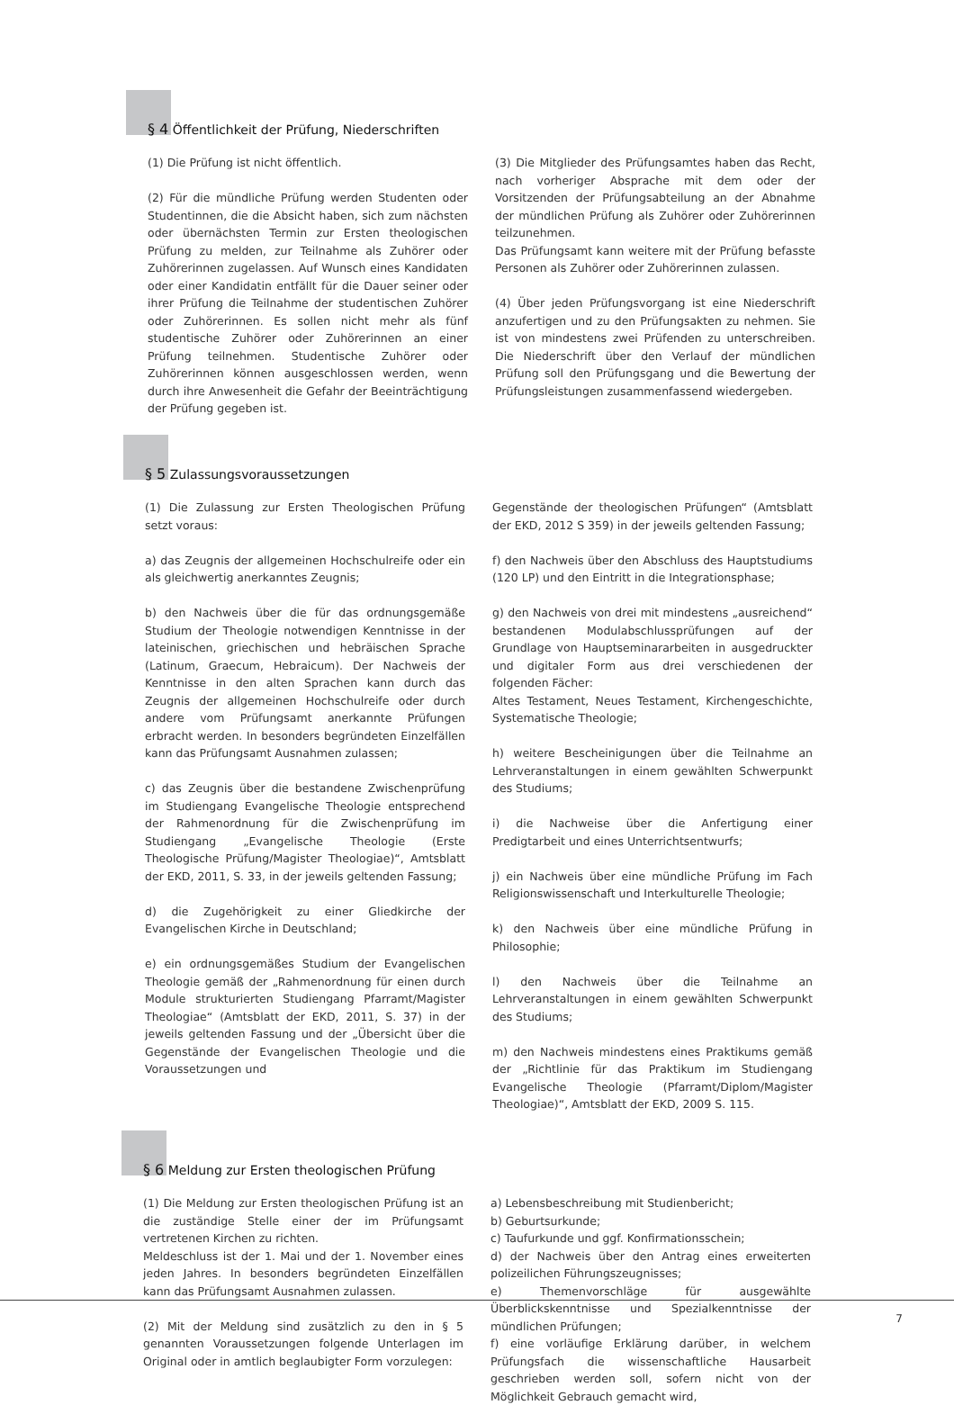§ 4 Öffentlichkeit der Prüfung, Niederschriften
(1) Die Prüfung ist nicht öffentlich.
(2) Für die mündliche Prüfung werden Studenten oder Studentinnen, die die Absicht haben, sich zum nächsten oder übernächsten Termin zur Ersten theologischen Prüfung zu melden, zur Teilnahme als Zuhörer oder Zuhörerinnen zugelassen. Auf Wunsch eines Kandidaten oder einer Kandidatin entfällt für die Dauer seiner oder ihrer Prüfung die Teilnahme der studentischen Zuhörer oder Zuhörerinnen. Es sollen nicht mehr als fünf studentische Zuhörer oder Zuhörerinnen an einer Prüfung teilnehmen. Studentische Zuhörer oder Zuhörerinnen können ausgeschlossen werden, wenn durch ihre Anwesenheit die Gefahr der Beeinträchtigung der Prüfung gegeben ist.
(3) Die Mitglieder des Prüfungsamtes haben das Recht, nach vorheriger Absprache mit dem oder der Vorsitzenden der Prüfungsabteilung an der Abnahme der mündlichen Prüfung als Zuhörer oder Zuhörerinnen teilzunehmen.
Das Prüfungsamt kann weitere mit der Prüfung befasste Personen als Zuhörer oder Zuhörerinnen zulassen.
(4) Über jeden Prüfungsvorgang ist eine Niederschrift anzufertigen und zu den Prüfungsakten zu nehmen. Sie ist von mindestens zwei Prüfenden zu unterschreiben. Die Niederschrift über den Verlauf der mündlichen Prüfung soll den Prüfungsgang und die Bewertung der Prüfungsleistungen zusammenfassend wiedergeben.
§ 5 Zulassungsvoraussetzungen
(1) Die Zulassung zur Ersten Theologischen Prüfung setzt voraus:
a) das Zeugnis der allgemeinen Hochschulreife oder ein als gleichwertig anerkanntes Zeugnis;
b) den Nachweis über die für das ordnungsgemäße Studium der Theologie notwendigen Kenntnisse in der lateinischen, griechischen und hebräischen Sprache (Latinum, Graecum, Hebraicum). Der Nachweis der Kenntnisse in den alten Sprachen kann durch das Zeugnis der allgemeinen Hochschulreife oder durch andere vom Prüfungsamt anerkannte Prüfungen erbracht werden. In besonders begründeten Einzelfällen kann das Prüfungsamt Ausnahmen zulassen;
c) das Zeugnis über die bestandene Zwischenprüfung im Studiengang Evangelische Theologie entsprechend der Rahmenordnung für die Zwischenprüfung im Studiengang „Evangelische Theologie (Erste Theologische Prüfung/Magister Theologiae)“, Amtsblatt der EKD, 2011, S. 33, in der jeweils geltenden Fassung;
d) die Zugehörigkeit zu einer Gliedkirche der Evangelischen Kirche in Deutschland;
e) ein ordnungsgemäßes Studium der Evangelischen Theologie gemäß der „Rahmenordnung für einen durch Module strukturierten Studiengang Pfarramt/Magister Theologiae“ (Amtsblatt der EKD, 2011, S. 37) in der jeweils geltenden Fassung und der „Übersicht über die Gegenstände der Evangelischen Theologie und die Voraussetzungen und
Gegenstände der theologischen Prüfungen“ (Amtsblatt der EKD, 2012 S 359) in der jeweils geltenden Fassung;
f) den Nachweis über den Abschluss des Hauptstudiums (120 LP) und den Eintritt in die Integrationsphase;
g) den Nachweis von drei mit mindestens „ausreichend“ bestandenen Modulabschlussprüfungen auf der Grundlage von Hauptseminararbeiten in ausgedruckter und digitaler Form aus drei verschiedenen der folgenden Fächer:
Altes Testament, Neues Testament, Kirchengeschichte, Systematische Theologie;
h) weitere Bescheinigungen über die Teilnahme an Lehrveranstaltungen in einem gewählten Schwerpunkt des Studiums;
i) die Nachweise über die Anfertigung einer Predigtarbeit und eines Unterrichtsentwurfs;
j) ein Nachweis über eine mündliche Prüfung im Fach Religionswissenschaft und Interkulturelle Theologie;
k) den Nachweis über eine mündliche Prüfung in Philosophie;
l) den Nachweis über die Teilnahme an Lehrveranstaltungen in einem gewählten Schwerpunkt des Studiums;
m) den Nachweis mindestens eines Praktikums gemäß der „Richtlinie für das Praktikum im Studiengang Evangelische Theologie (Pfarramt/Diplom/Magister Theologiae)“, Amtsblatt der EKD, 2009 S. 115.
§ 6 Meldung zur Ersten theologischen Prüfung
(1) Die Meldung zur Ersten theologischen Prüfung ist an die zuständige Stelle einer der im Prüfungsamt vertretenen Kirchen zu richten.
Meldeschluss ist der 1. Mai und der 1. November eines jeden Jahres. In besonders begründeten Einzelfällen kann das Prüfungsamt Ausnahmen zulassen.
(2) Mit der Meldung sind zusätzlich zu den in § 5 genannten Voraussetzungen folgende Unterlagen im Original oder in amtlich beglaubigter Form vorzulegen:
a) Lebensbeschreibung mit Studienbericht;
b) Geburtsurkunde;
c) Taufurkunde und ggf. Konfirmationsschein;
d) der Nachweis über den Antrag eines erweiterten polizeilichen Führungszeugnisses;
e) Themenvorschläge für ausgewählte Überblickskenntnisse und Spezialkenntnisse der mündlichen Prüfungen;
f) eine vorläufige Erklärung darüber, in welchem Prüfungsfach die wissenschaftliche Hausarbeit geschrieben werden soll, sofern nicht von der Möglichkeit Gebrauch gemacht wird,
7